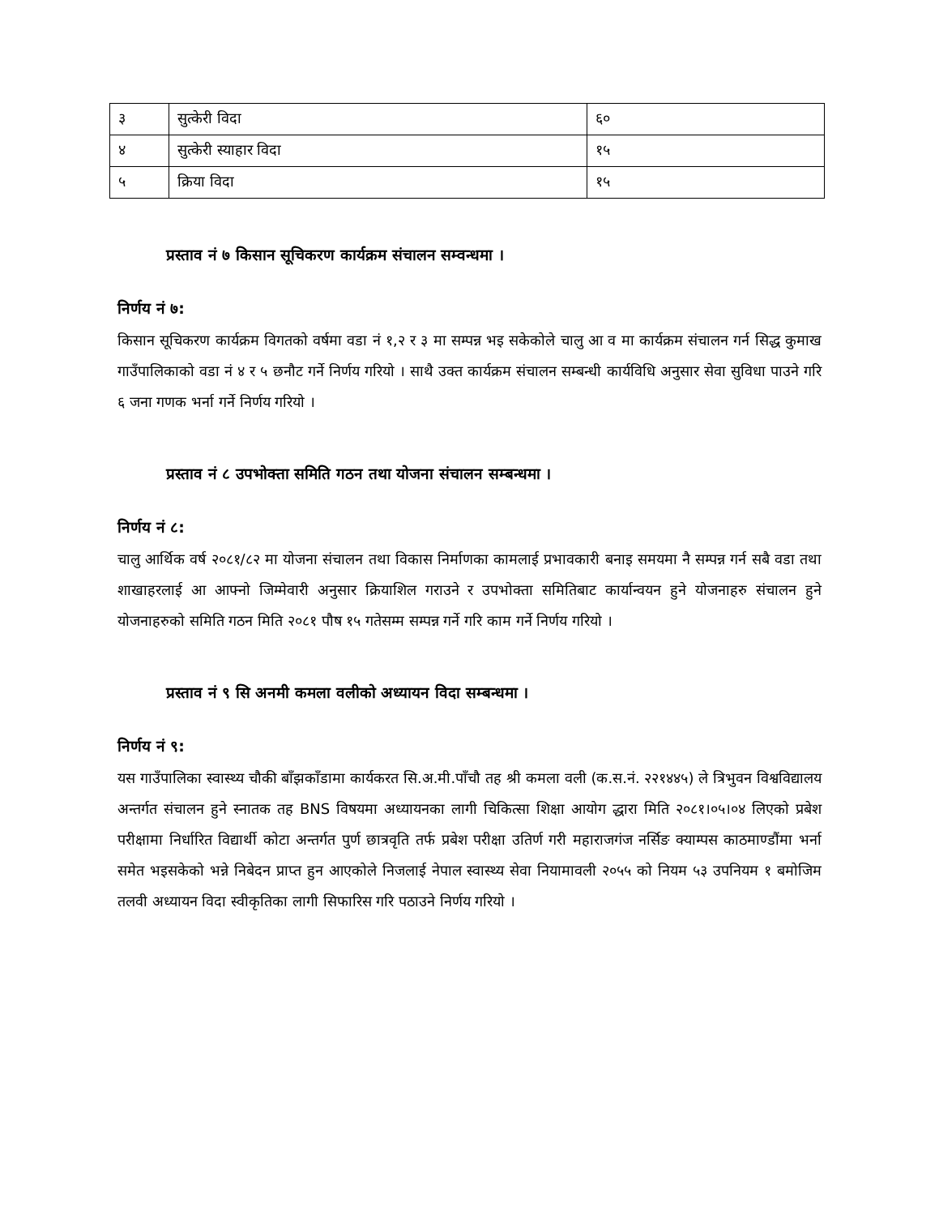| ३ | सुत्केरी विदा | ६० |
| ४ | सुत्केरी स्याहार विदा | १५ |
| ५ | क्रिया विदा | १५ |
प्रस्ताव नं ७ किसान सूचिकरण कार्यक्रम संचालन सम्वन्धमा ।
निर्णय नं ७:
किसान सूचिकरण कार्यक्रम विगतको वर्षमा वडा नं १,२ र ३ मा सम्पन्न भइ सकेकोले चालु आ व मा कार्यक्रम संचालन गर्न सिद्ध कुमाख गाउँपालिकाको वडा नं ४ र ५ छनौट गर्ने निर्णय गरियो । साथै उक्त कार्यक्रम संचालन सम्बन्धी कार्यविधि अनुसार सेवा सुविधा पाउने गरि ६ जना गणक भर्ना गर्ने निर्णय गरियो ।
प्रस्ताव नं ८ उपभोक्ता समिति गठन तथा योजना संचालन सम्बन्धमा ।
निर्णय नं ८:
चालु आर्थिक वर्ष २०८१/८२ मा योजना संचालन तथा विकास निर्माणका कामलाई प्रभावकारी बनाइ समयमा नै सम्पन्न गर्न सबै वडा तथा शाखाहरलाई आ आफ्नो जिम्मेवारी अनुसार क्रियाशिल गराउने र उपभोक्ता समितिबाट कार्यान्वयन हुने योजनाहरु संचालन हुने योजनाहरुको समिति गठन मिति २०८१ पौष १५ गतेसम्म सम्पन्न गर्ने गरि काम गर्ने निर्णय गरियो ।
प्रस्ताव नं ९ सि अनमी कमला वलीको अध्यायन विदा सम्बन्धमा ।
निर्णय नं ९:
यस गाउँपालिका स्वास्थ्य चौकी बाँझकाँडामा कार्यकरत सि.अ.मी.पाँचौ तह श्री कमला वली (क.स.नं. २२१४४५) ले त्रिभुवन विश्वविद्यालय अन्तर्गत संचालन हुने स्नातक तह BNS विषयमा अध्यायनका लागी चिकित्सा शिक्षा आयोग द्धारा मिति २०८१।०५।०४ लिएको प्रबेश परीक्षामा निर्धारित विद्यार्थी कोटा अन्तर्गत पुर्ण छात्रवृति तर्फ प्रबेश परीक्षा उतिर्ण गरी महाराजगंज नर्सिङ क्याम्पस काठमाण्डौंमा भर्ना समेत भइसकेको भन्ने निबेदन प्राप्त हुन आएकोले निजलाई नेपाल स्वास्थ्य सेवा नियामावली २०५५ को नियम ५३ उपनियम १ बमोजिम तलवी अध्यायन विदा स्वीकृतिका लागी सिफारिस गरि पठाउने निर्णय गरियो ।